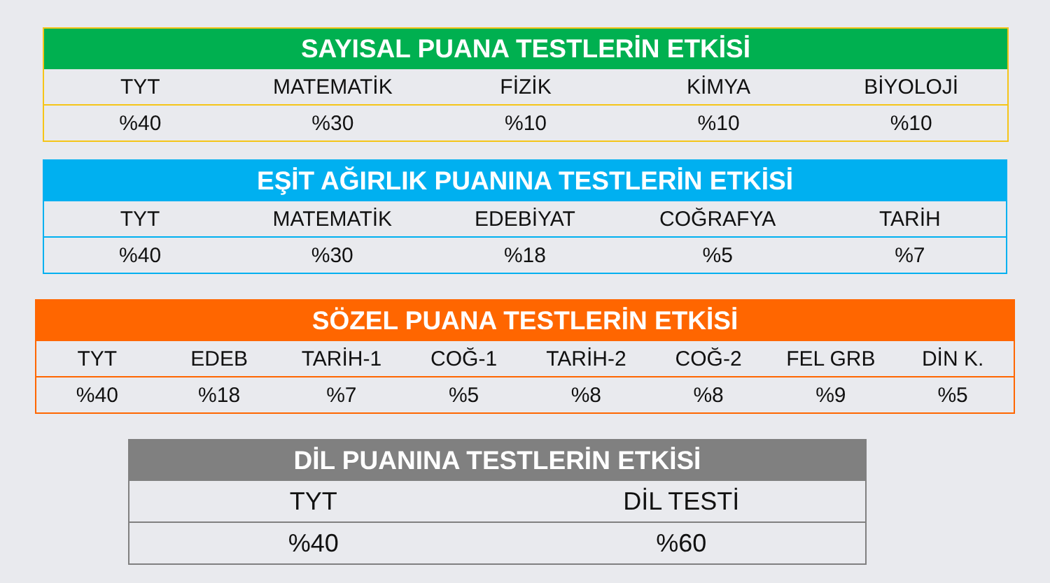| SAYISAL PUANA TESTLERİN ETKİSİ | | | | |
| --- | --- | --- | --- | --- |
| TYT | MATEMATİK | FİZİK | KİMYA | BİYOLOJİ |
| %40 | %30 | %10 | %10 | %10 |
| EŞİT AĞIRLIK PUANINA TESTLERİN ETKİSİ | | | | |
| --- | --- | --- | --- | --- |
| TYT | MATEMATİK | EDEBİYAT | COĞRAFYA | TARİH |
| %40 | %30 | %18 | %5 | %7 |
| SÖZEL PUANA TESTLERİN ETKİSİ | | | | | | | |
| --- | --- | --- | --- | --- | --- | --- | --- |
| TYT | EDEB | TARİH-1 | COĞ-1 | TARİH-2 | COĞ-2 | FEL GRB | DİN K. |
| %40 | %18 | %7 | %5 | %8 | %8 | %9 | %5 |
| DİL PUANINA TESTLERİN ETKİSİ | |
| --- | --- |
| TYT | DİL TESTİ |
| %40 | %60 |